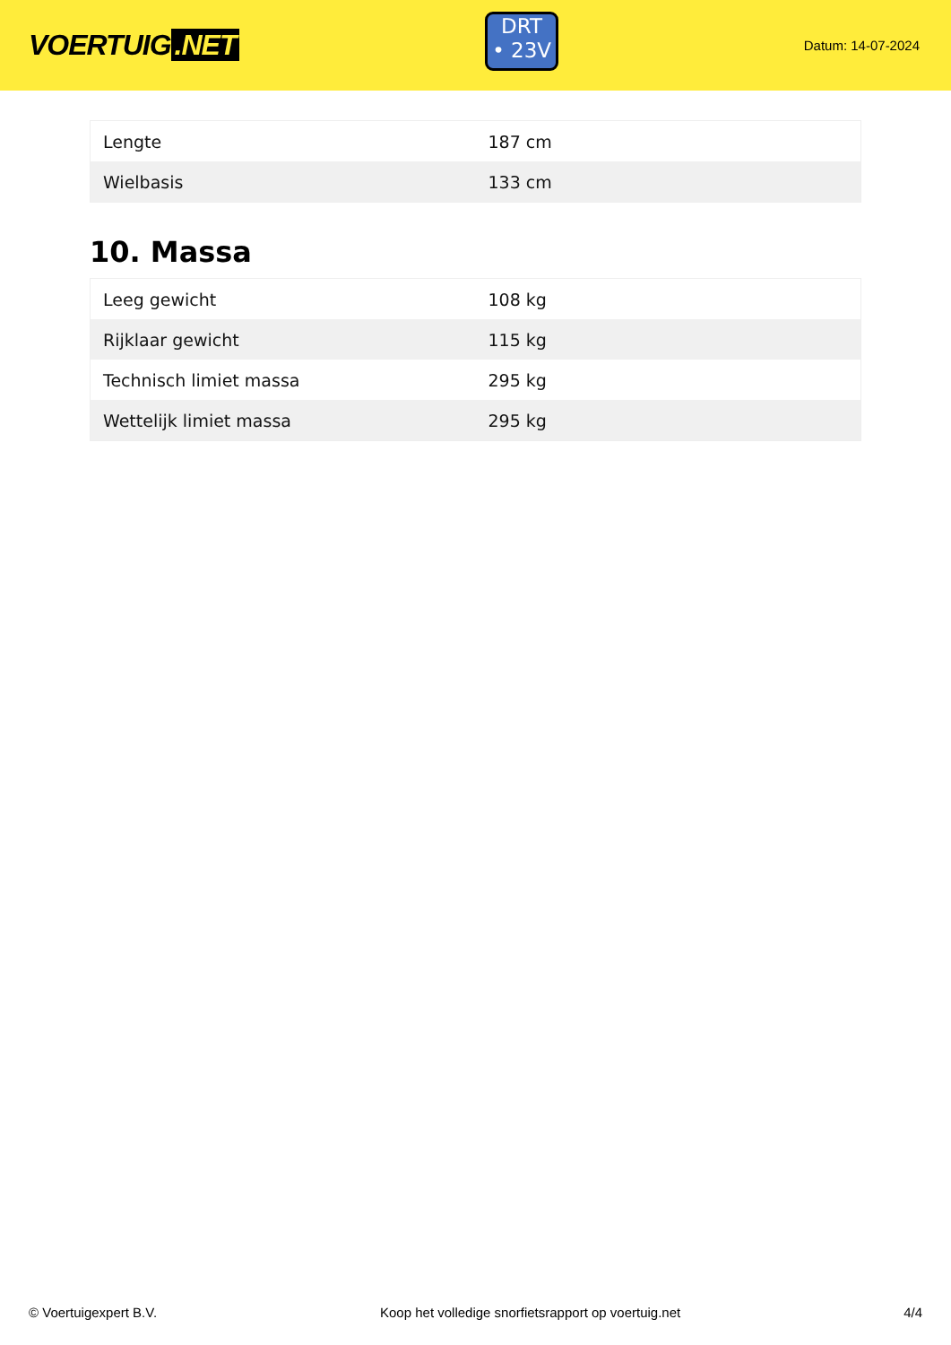VOERTUIG.NET
DRT
• 23V
Datum: 14-07-2024
| Lengte | 187 cm |
| Wielbasis | 133 cm |
10. Massa
| Leeg gewicht | 108 kg |
| Rijklaar gewicht | 115 kg |
| Technisch limiet massa | 295 kg |
| Wettelijk limiet massa | 295 kg |
© Voertuigexpert B.V. Koop het volledige snorfietsrapport op voertuig.net 4/4